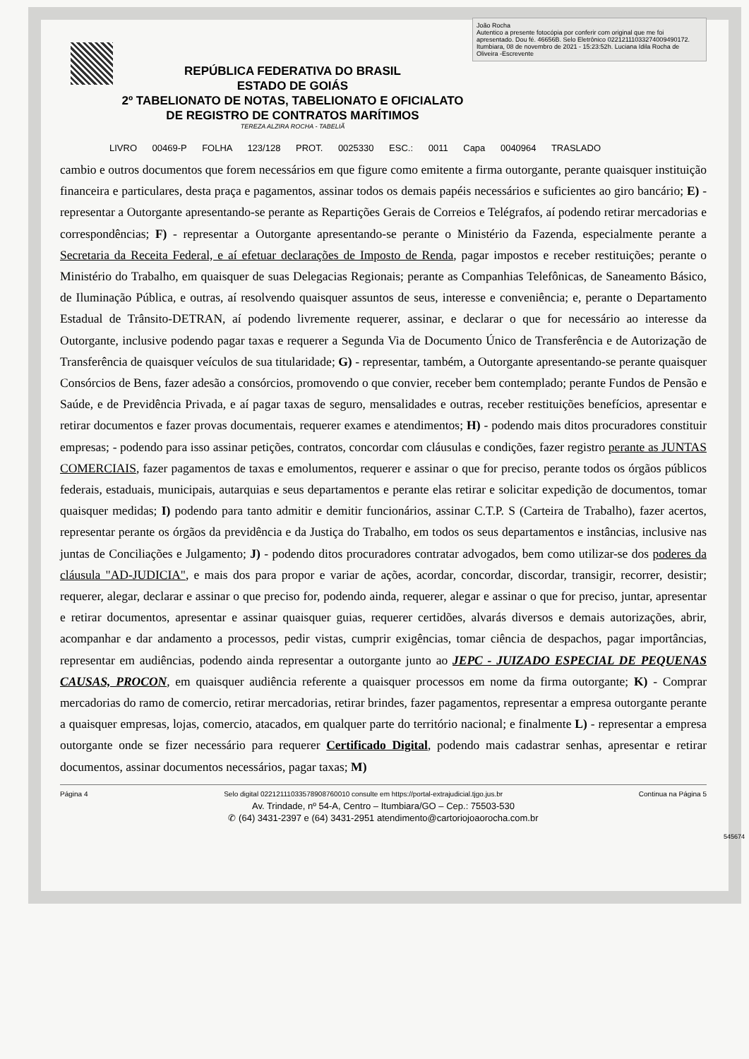REPÚBLICA FEDERATIVA DO BRASIL
ESTADO DE GOIÁS
2º TABELIONATO DE NOTAS, TABELIONATO E OFICIALATO
DE REGISTRO DE CONTRATOS MARÍTIMOS
TEREZA ALZIRA ROCHA - TABELIÃ
João Rocha
Autentico a presente fotocópia por conferir com original que me foi apresentado. Dou fé. 46656B. Selo Eletrônico 02212111033274009490172. Itumbiara, 08 de novembro de 2021 - 15:23:52h. Luciana Idila Rocha de Oliveira -Escrevente
LIVRO 00469-P FOLHA 123/128 PROT. 0025330 ESC.: 0011 Capa 0040964 TRASLADO
cambio e outros documentos que forem necessários em que figure como emitente a firma outorgante, perante quaisquer instituição financeira e particulares, desta praça e pagamentos, assinar todos os demais papéis necessários e suficientes ao giro bancário; E) - representar a Outorgante apresentando-se perante as Repartições Gerais de Correios e Telégrafos, aí podendo retirar mercadorias e correspondências; F) - representar a Outorgante apresentando-se perante o Ministério da Fazenda, especialmente perante a Secretaria da Receita Federal, e aí efetuar declarações de Imposto de Renda, pagar impostos e receber restituições; perante o Ministério do Trabalho, em quaisquer de suas Delegacias Regionais; perante as Companhias Telefônicas, de Saneamento Básico, de Iluminação Pública, e outras, aí resolvendo quaisquer assuntos de seus, interesse e conveniência; e, perante o Departamento Estadual de Trânsito-DETRAN, aí podendo livremente requerer, assinar, e declarar o que for necessário ao interesse da Outorgante, inclusive podendo pagar taxas e requerer a Segunda Via de Documento Único de Transferência e de Autorização de Transferência de quaisquer veículos de sua titularidade; G) - representar, também, a Outorgante apresentando-se perante quaisquer Consórcios de Bens, fazer adesão a consórcios, promovendo o que convier, receber bem contemplado; perante Fundos de Pensão e Saúde, e de Previdência Privada, e aí pagar taxas de seguro, mensalidades e outras, receber restituições benefícios, apresentar e retirar documentos e fazer provas documentais, requerer exames e atendimentos; H) - podendo mais ditos procuradores constituir empresas; - podendo para isso assinar petições, contratos, concordar com cláusulas e condições, fazer registro perante as JUNTAS COMERCIAIS, fazer pagamentos de taxas e emolumentos, requerer e assinar o que for preciso, perante todos os órgãos públicos federais, estaduais, municipais, autarquias e seus departamentos e perante elas retirar e solicitar expedição de documentos, tomar quaisquer medidas; I) podendo para tanto admitir e demitir funcionários, assinar C.T.P. S (Carteira de Trabalho), fazer acertos, representar perante os órgãos da previdência e da Justiça do Trabalho, em todos os seus departamentos e instâncias, inclusive nas juntas de Conciliações e Julgamento; J) - podendo ditos procuradores contratar advogados, bem como utilizar-se dos poderes da cláusula "AD-JUDICIA", e mais dos para propor e variar de ações, acordar, concordar, discordar, transigir, recorrer, desistir; requerer, alegar, declarar e assinar o que preciso for, podendo ainda, requerer, alegar e assinar o que for preciso, juntar, apresentar e retirar documentos, apresentar e assinar quaisquer guias, requerer certidões, alvarás diversos e demais autorizações, abrir, acompanhar e dar andamento a processos, pedir vistas, cumprir exigências, tomar ciência de despachos, pagar importâncias, representar em audiências, podendo ainda representar a outorgante junto ao JEPC - JUIZADO ESPECIAL DE PEQUENAS CAUSAS, PROCON, em quaisquer audiência referente a quaisquer processos em nome da firma outorgante; K) - Comprar mercadorias do ramo de comercio, retirar mercadorias, retirar brindes, fazer pagamentos, representar a empresa outorgante perante a quaisquer empresas, lojas, comercio, atacados, em qualquer parte do território nacional; e finalmente L) - representar a empresa outorgante onde se fizer necessário para requerer Certificado Digital, podendo mais cadastrar senhas, apresentar e retirar documentos, assinar documentos necessários, pagar taxas; M)
Página 4 Selo digital 02212111033578908760010 consulte em https://portal-extrajudicial.tjgo.jus.br Continua na Página 5
Av. Trindade, nº 54-A, Centro – Itumbiara/GO – Cep.: 75503-530
✆ (64) 3431-2397 e (64) 3431-2951 atendimento@cartoriojoaorocha.com.br
545674